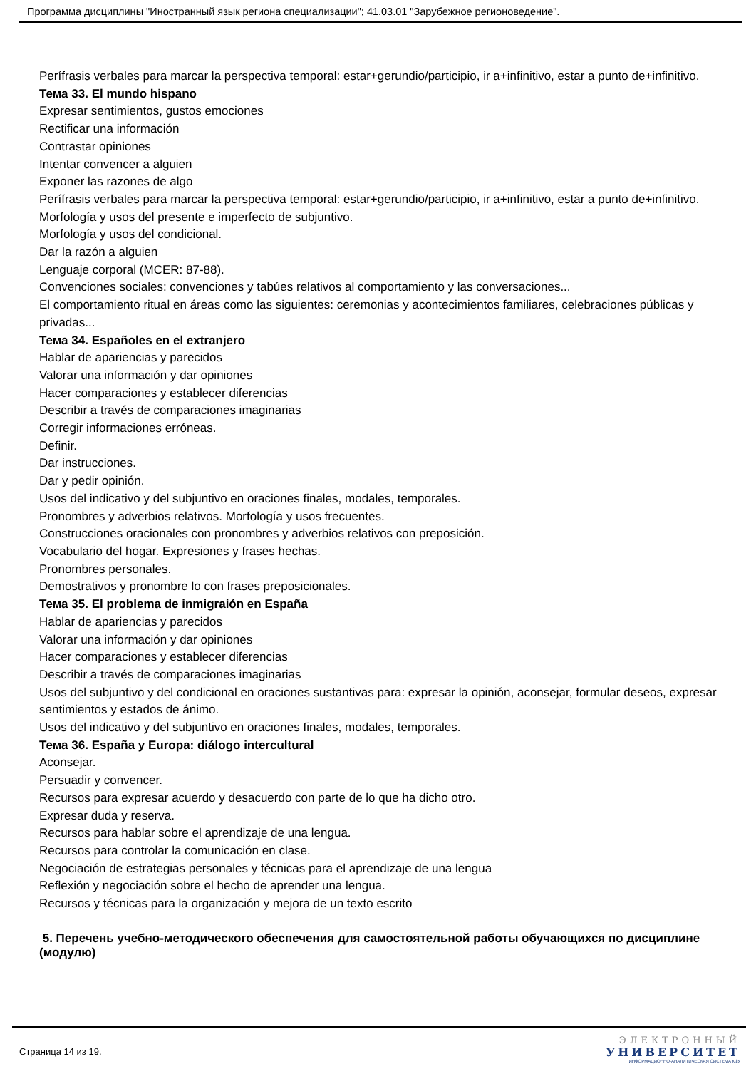Программа дисциплины "Иностранный язык региона специализации"; 41.03.01 "Зарубежное регионоведение".
Perífrasis verbales para marcar la perspectiva temporal: estar+gerundio/participio, ir a+infinitivo, estar a punto de+infinitivo.
Тема 33. El mundo hispano
Expresar sentimientos, gustos emociones
Rectificar una información
Contrastar opiniones
Intentar convencer a alguien
Exponer las razones de algo
Perífrasis verbales para marcar la perspectiva temporal: estar+gerundio/participio, ir a+infinitivo, estar a punto de+infinitivo.
Morfología y usos del presente e imperfecto de subjuntivo.
Morfología y usos del condicional.
Dar la razón a alguien
Lenguaje corporal (MCER: 87-88).
Convenciones sociales: convenciones y tabúes relativos al comportamiento y las conversaciones...
El comportamiento ritual en áreas como las siguientes: ceremonias y acontecimientos familiares, celebraciones públicas y privadas...
Тема 34. Españoles en el extranjero
Hablar de apariencias y parecidos
Valorar una información y dar opiniones
Hacer comparaciones y establecer diferencias
Describir a través de comparaciones imaginarias
Corregir informaciones erróneas.
Definir.
Dar instrucciones.
Dar y pedir opinión.
Usos del indicativo y del subjuntivo en oraciones finales, modales, temporales.
Pronombres y adverbios relativos. Morfología y usos frecuentes.
Construcciones oracionales con pronombres y adverbios relativos con preposición.
Vocabulario del hogar. Expresiones y frases hechas.
Pronombres personales.
Demostrativos y pronombre lo con frases preposicionales.
Тема 35. El problema de inmigraión en España
Hablar de apariencias y parecidos
Valorar una información y dar opiniones
Hacer comparaciones y establecer diferencias
Describir a través de comparaciones imaginarias
Usos del subjuntivo y del condicional en oraciones sustantivas para: expresar la opinión, aconsejar, formular deseos, expresar sentimientos y estados de ánimo.
Usos del indicativo y del subjuntivo en oraciones finales, modales, temporales.
Тема 36. España y Europa: diálogo intercultural
Aconsejar.
Persuadir y convencer.
Recursos para expresar acuerdo y desacuerdo con parte de lo que ha dicho otro.
Expresar duda y reserva.
Recursos para hablar sobre el aprendizaje de una lengua.
Recursos para controlar la comunicación en clase.
Negociación de estrategias personales y técnicas para el aprendizaje de una lengua
Reflexión y negociación sobre el hecho de aprender una lengua.
Recursos y técnicas para la organización y mejora de un texto escrito
5. Перечень учебно-методического обеспечения для самостоятельной работы обучающихся по дисциплине (модулю)
Страница 14 из 19.
ЭЛЕКТРОННЫЙ
УНИВЕРСИТЕТ
ИНФОРМАЦИОННО-АНАЛИТИЧЕСКАЯ СИСТЕМА КФУ